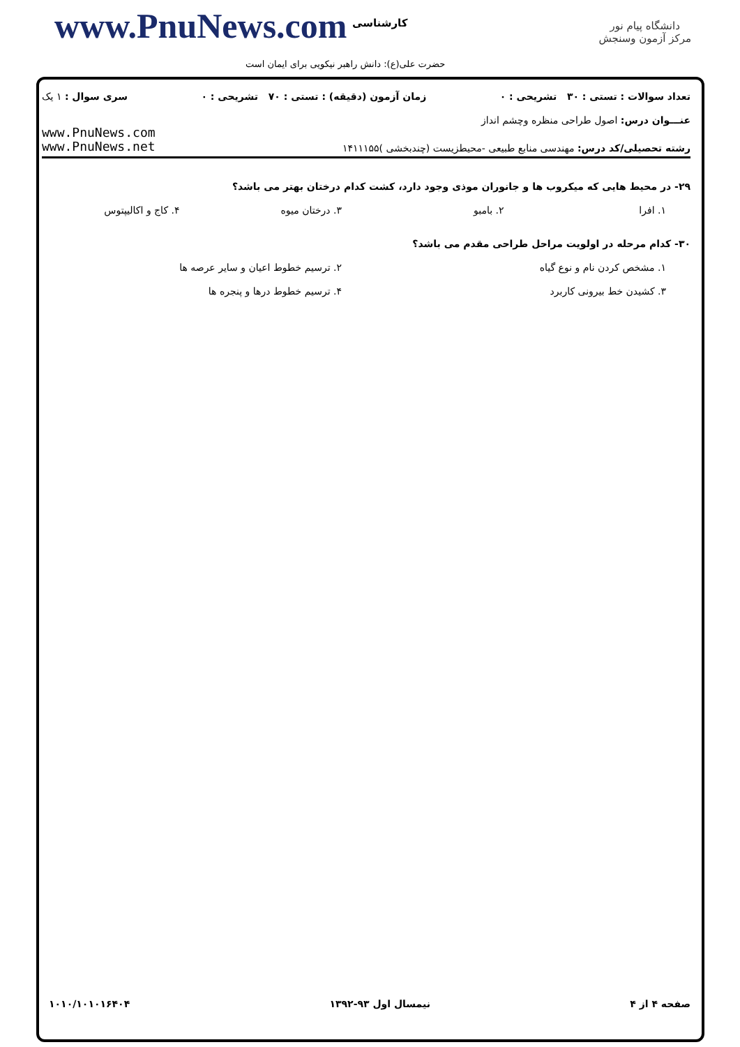www.PnuNews.com کارشناسی
حضرت علی(ع): دانش راهبر نیکویی برای ایمان است
دانشگاه پیام نور
مرکز آزمون وسنجش
تعداد سوالات : تستی : ۳۰ تشریحی : ۰ زمان آزمون (دقیقه) : تستی : ۷۰ تشریحی : ۰ سری سوال : ۱ یک
عنـــوان درس: اصول طراحی منظره وچشم انداز
رشته تحصیلی/کد درس: مهندسی منابع طبیعی -محیطزیست (چندبخشی )۱۴۱۱۱۵۵
www.PnuNews.com
www.PnuNews.net
۲۹- در محیط هایی که میکروب ها و جانوران موذی وجود دارد، کشت کدام درختان بهتر می باشد؟
۱. افرا ۲. بامبو ۳. درختان میوه ۴. کاج و اکالیپتوس
۳۰- کدام مرحله در اولویت مراحل طراحی مقدم می باشد؟
۱. مشخص کردن نام و نوع گیاه ۲. ترسیم خطوط اعیان و سایر عرصه ها
۳. کشیدن خط بیرونی کاربرد ۴. ترسیم خطوط درها و پنجره ها
صفحه ۴ از ۴ نیمسال اول ۹۳-۱۳۹۲ ۱۰۱۰/۱۰۱۰۱۶۴۰۴